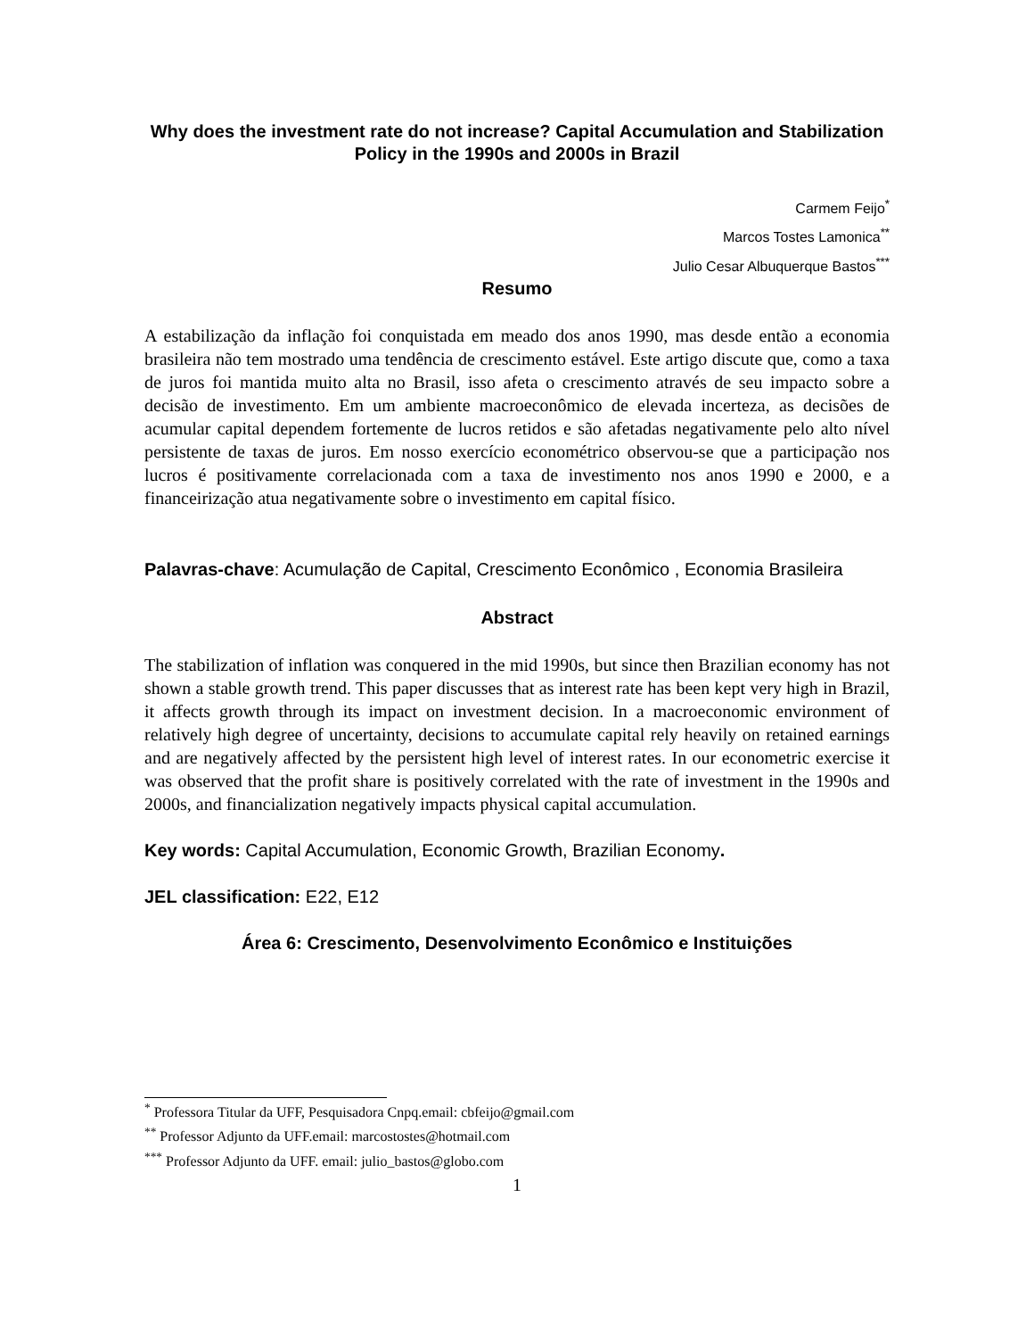Why does the investment rate do not increase? Capital Accumulation and Stabilization Policy in the 1990s and 2000s in Brazil
Carmem Feijo<sup>*</sup>
Marcos Tostes Lamonica<sup>**</sup>
Julio Cesar Albuquerque Bastos<sup>***</sup>
Resumo
A estabilização da inflação foi conquistada em meado dos anos 1990, mas desde então a economia brasileira não tem mostrado uma tendência de crescimento estável. Este artigo discute que, como a taxa de juros foi mantida muito alta no Brasil, isso afeta o crescimento através de seu impacto sobre a decisão de investimento. Em um ambiente macroeconômico de elevada incerteza, as decisões de acumular capital dependem fortemente de lucros retidos e são afetadas negativamente pelo alto nível persistente de taxas de juros. Em nosso exercício econométrico observou-se que a participação nos lucros é positivamente correlacionada com a taxa de investimento nos anos 1990 e 2000, e a financeirização atua negativamente sobre o investimento em capital físico.
Palavras-chave: Acumulação de Capital, Crescimento Econômico , Economia Brasileira
Abstract
The stabilization of inflation was conquered in the mid 1990s, but since then Brazilian economy has not shown a stable growth trend. This paper discusses that as interest rate has been kept very high in Brazil, it affects growth through its impact on investment decision. In a macroeconomic environment of relatively high degree of uncertainty, decisions to accumulate capital rely heavily on retained earnings and are negatively affected by the persistent high level of interest rates. In our econometric exercise it was observed that the profit share is positively correlated with the rate of investment in the 1990s and 2000s, and financialization negatively impacts physical capital accumulation.
Key words: Capital Accumulation, Economic Growth, Brazilian Economy.
JEL classification: E22, E12
Área 6: Crescimento, Desenvolvimento Econômico e Instituições
<sup>*</sup> Professora Titular da UFF, Pesquisadora Cnpq.email: cbfeijo@gmail.com
<sup>**</sup> Professor Adjunto da UFF.email: marcostostes@hotmail.com
<sup>***</sup> Professor Adjunto da UFF. email: julio_bastos@globo.com
1